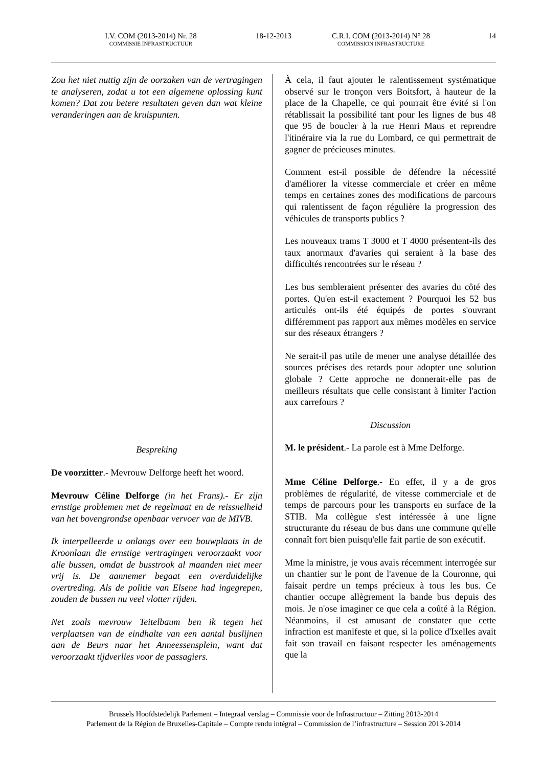I.V. COM (2013-2014) Nr. 28
COMMISSIE INFRASTRUCTUUR
18-12-2013 C.R.I. COM (2013-2014) N° 28
COMMISSION INFRASTRUCTURE
14
Zou het niet nuttig zijn de oorzaken van de vertragingen te analyseren, zodat u tot een algemene oplossing kunt komen? Dat zou betere resultaten geven dan wat kleine veranderingen aan de kruispunten.
Bespreking
De voorzitter.- Mevrouw Delforge heeft het woord.
Mevrouw Céline Delforge (in het Frans).- Er zijn ernstige problemen met de regelmaat en de reissnelheid van het bovengrondse openbaar vervoer van de MIVB.
Ik interpelleerde u onlangs over een bouwplaats in de Kroonlaan die ernstige vertragingen veroorzaakt voor alle bussen, omdat de busstrook al maanden niet meer vrij is. De aannemer begaat een overduidelijke overtreding. Als de politie van Elsene had ingegrepen, zouden de bussen nu veel vlotter rijden.
Net zoals mevrouw Teitelbaum ben ik tegen het verplaatsen van de eindhalte van een aantal buslijnen aan de Beurs naar het Anneessensplein, want dat veroorzaakt tijdverlies voor de passagiers.
À cela, il faut ajouter le ralentissement systématique observé sur le tronçon vers Boitsfort, à hauteur de la place de la Chapelle, ce qui pourrait être évité si l'on rétablissait la possibilité tant pour les lignes de bus 48 que 95 de boucler à la rue Henri Maus et reprendre l'itinéraire via la rue du Lombard, ce qui permettrait de gagner de précieuses minutes.
Comment est-il possible de défendre la nécessité d'améliorer la vitesse commerciale et créer en même temps en certaines zones des modifications de parcours qui ralentissent de façon régulière la progression des véhicules de transports publics ?
Les nouveaux trams T 3000 et T 4000 présentent-ils des taux anormaux d'avaries qui seraient à la base des difficultés rencontrées sur le réseau ?
Les bus sembleraient présenter des avaries du côté des portes. Qu'en est-il exactement ? Pourquoi les 52 bus articulés ont-ils été équipés de portes s'ouvrant différemment pas rapport aux mêmes modèles en service sur des réseaux étrangers ?
Ne serait-il pas utile de mener une analyse détaillée des sources précises des retards pour adopter une solution globale ? Cette approche ne donnerait-elle pas de meilleurs résultats que celle consistant à limiter l'action aux carrefours ?
Discussion
M. le président.- La parole est à Mme Delforge.
Mme Céline Delforge.- En effet, il y a de gros problèmes de régularité, de vitesse commerciale et de temps de parcours pour les transports en surface de la STIB. Ma collègue s'est intéressée à une ligne structurante du réseau de bus dans une commune qu'elle connaît fort bien puisqu'elle fait partie de son exécutif.
Mme la ministre, je vous avais récemment interrogée sur un chantier sur le pont de l'avenue de la Couronne, qui faisait perdre un temps précieux à tous les bus. Ce chantier occupe allègrement la bande bus depuis des mois. Je n'ose imaginer ce que cela a coûté à la Région. Néanmoins, il est amusant de constater que cette infraction est manifeste et que, si la police d'Ixelles avait fait son travail en faisant respecter les aménagements que la
Brussels Hoofdstedelijk Parlement – Integraal verslag – Commissie voor de Infrastructuur – Zitting 2013-2014
Parlement de la Région de Bruxelles-Capitale – Compte rendu intégral – Commission de l’infrastructure – Session 2013-2014